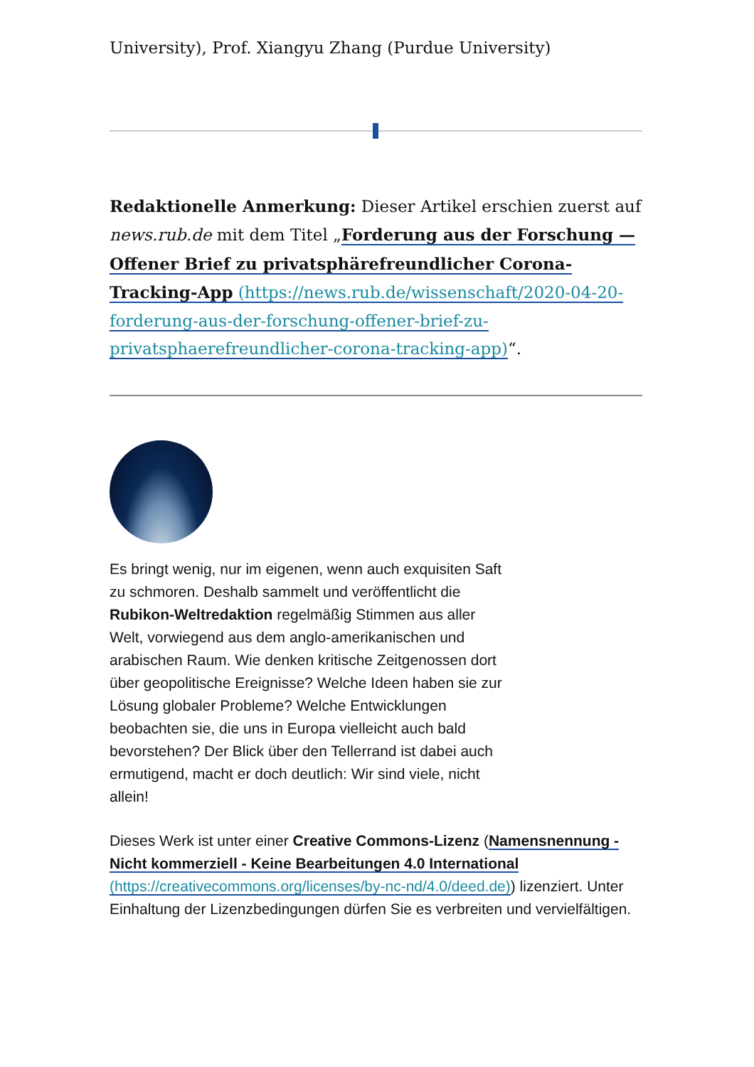University), Prof. Xiangyu Zhang (Purdue University)
Redaktionelle Anmerkung: Dieser Artikel erschien zuerst auf news.rub.de mit dem Titel „Forderung aus der Forschung — Offener Brief zu privatsphärefreundlicher Corona-Tracking-App (https://news.rub.de/wissenschaft/2020-04-20-forderung-aus-der-forschung-offener-brief-zu-privatsphaerefreundlicher-corona-tracking-app)“.
Es bringt wenig, nur im eigenen, wenn auch exquisiten Saft zu schmoren. Deshalb sammelt und veröffentlicht die Rubikon-Weltredaktion regelmäßig Stimmen aus aller Welt, vorwiegend aus dem anglo-amerikanischen und arabischen Raum. Wie denken kritische Zeitgenossen dort über geopolitische Ereignisse? Welche Ideen haben sie zur Lösung globaler Probleme? Welche Entwicklungen beobachten sie, die uns in Europa vielleicht auch bald bevorstehen? Der Blick über den Tellerrand ist dabei auch ermutigend, macht er doch deutlich: Wir sind viele, nicht allein!
Dieses Werk ist unter einer Creative Commons-Lizenz (Namensnennung - Nicht kommerziell - Keine Bearbeitungen 4.0 International (https://creativecommons.org/licenses/by-nc-nd/4.0/deed.de)) lizenziert. Unter Einhaltung der Lizenzbedingungen dürfen Sie es verbreiten und vervielfältigen.